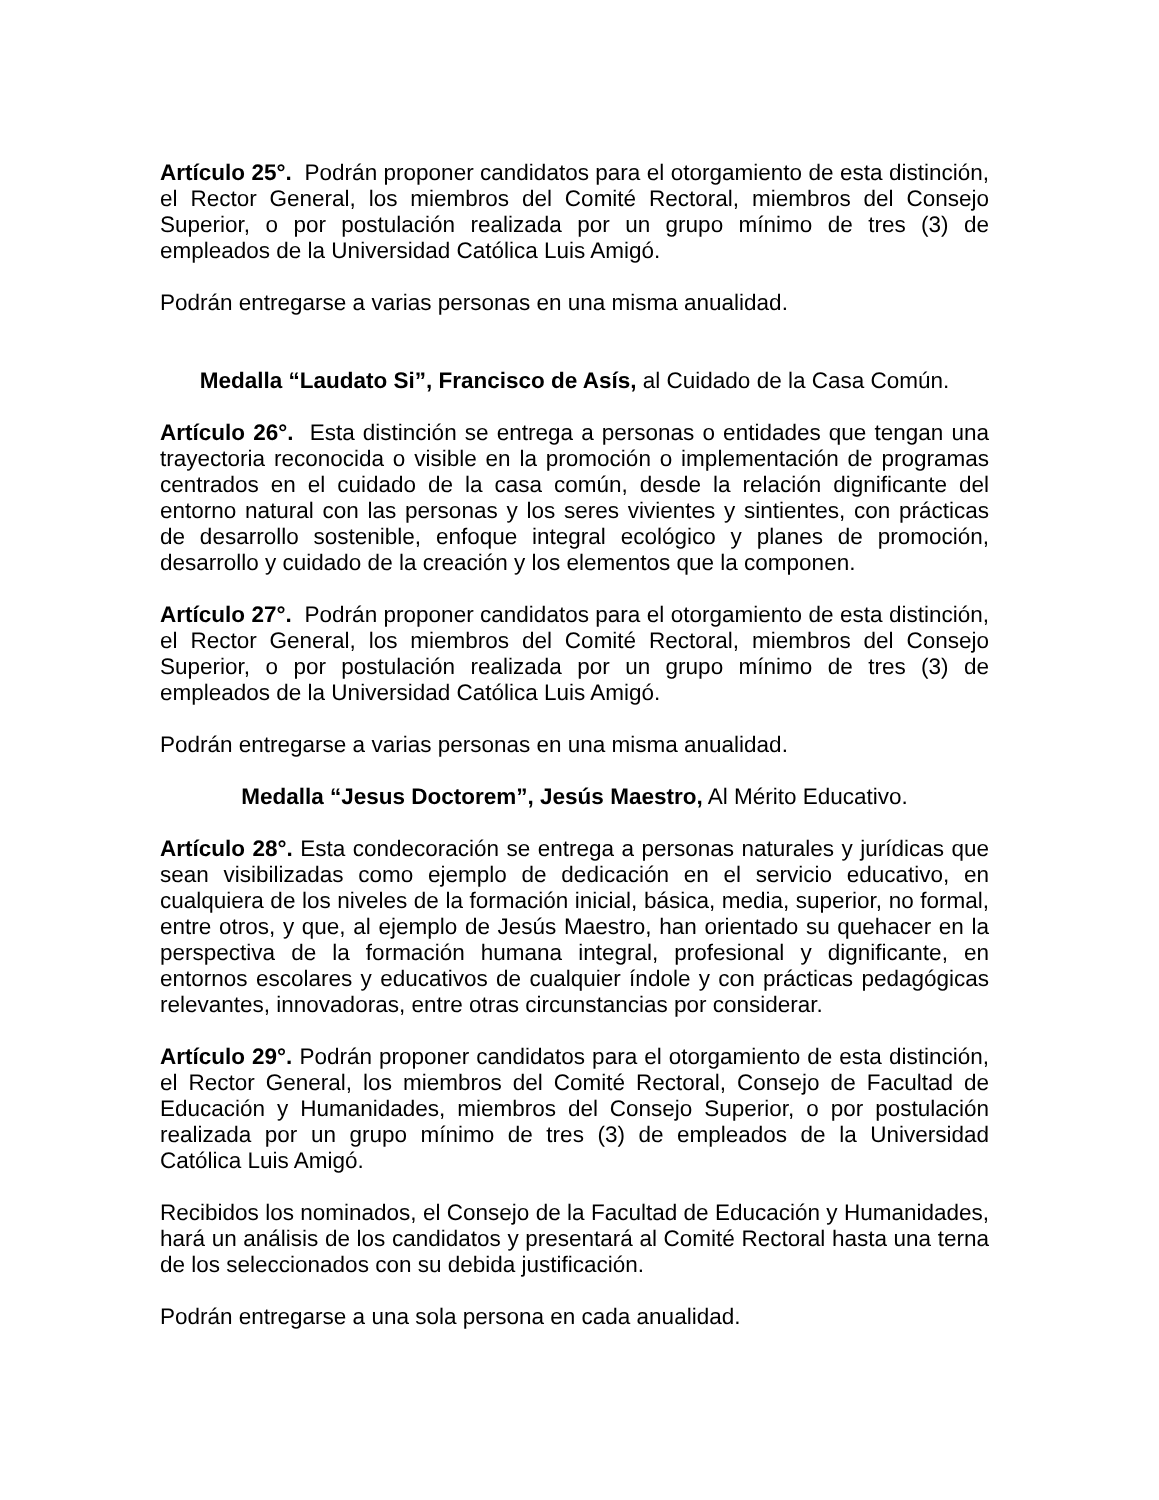Artículo 25°. Podrán proponer candidatos para el otorgamiento de esta distinción, el Rector General, los miembros del Comité Rectoral, miembros del Consejo Superior, o por postulación realizada por un grupo mínimo de tres (3) de empleados de la Universidad Católica Luis Amigó.
Podrán entregarse a varias personas en una misma anualidad.
Medalla “Laudato Si”, Francisco de Asís, al Cuidado de la Casa Común.
Artículo 26°. Esta distinción se entrega a personas o entidades que tengan una trayectoria reconocida o visible en la promoción o implementación de programas centrados en el cuidado de la casa común, desde la relación dignificante del entorno natural con las personas y los seres vivientes y sintientes, con prácticas de desarrollo sostenible, enfoque integral ecológico y planes de promoción, desarrollo y cuidado de la creación y los elementos que la componen.
Artículo 27°. Podrán proponer candidatos para el otorgamiento de esta distinción, el Rector General, los miembros del Comité Rectoral, miembros del Consejo Superior, o por postulación realizada por un grupo mínimo de tres (3) de empleados de la Universidad Católica Luis Amigó.
Podrán entregarse a varias personas en una misma anualidad.
Medalla “Jesus Doctorem”, Jesús Maestro, Al Mérito Educativo.
Artículo 28°. Esta condecoración se entrega a personas naturales y jurídicas que sean visibilizadas como ejemplo de dedicación en el servicio educativo, en cualquiera de los niveles de la formación inicial, básica, media, superior, no formal, entre otros, y que, al ejemplo de Jesús Maestro, han orientado su quehacer en la perspectiva de la formación humana integral, profesional y dignificante, en entornos escolares y educativos de cualquier índole y con prácticas pedagógicas relevantes, innovadoras, entre otras circunstancias por considerar.
Artículo 29°. Podrán proponer candidatos para el otorgamiento de esta distinción, el Rector General, los miembros del Comité Rectoral, Consejo de Facultad de Educación y Humanidades, miembros del Consejo Superior, o por postulación realizada por un grupo mínimo de tres (3) de empleados de la Universidad Católica Luis Amigó.
Recibidos los nominados, el Consejo de la Facultad de Educación y Humanidades, hará un análisis de los candidatos y presentará al Comité Rectoral hasta una terna de los seleccionados con su debida justificación.
Podrán entregarse a una sola persona en cada anualidad.